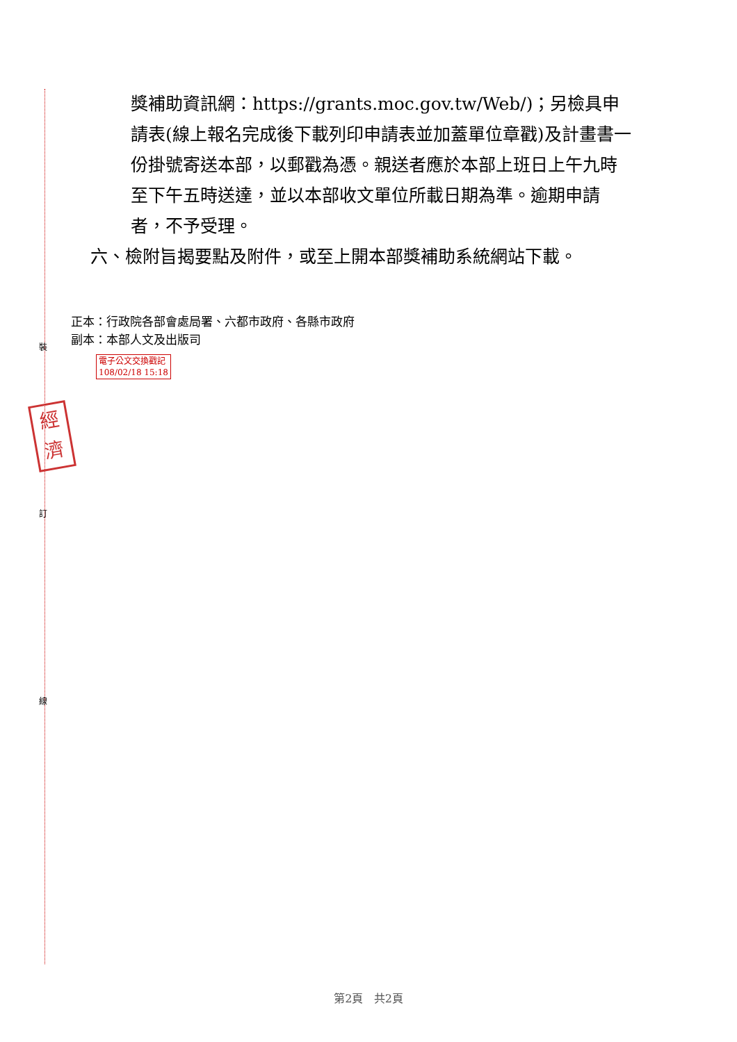裝
訂
線
經
濟
獎補助資訊網：https://grants.moc.gov.tw/Web/)；另檢具申請表(線上報名完成後下載列印申請表並加蓋單位章戳)及計畫書一份掛號寄送本部，以郵戳為憑。親送者應於本部上班日上午九時至下午五時送達，並以本部收文單位所載日期為準。逾期申請者，不予受理。
六、檢附旨揭要點及附件，或至上開本部獎補助系統網站下載。
正本：行政院各部會處局署、六都市政府、各縣市政府
副本：本部人文及出版司
電子公文交換戳記
108/02/18 15:18
第2頁 共2頁